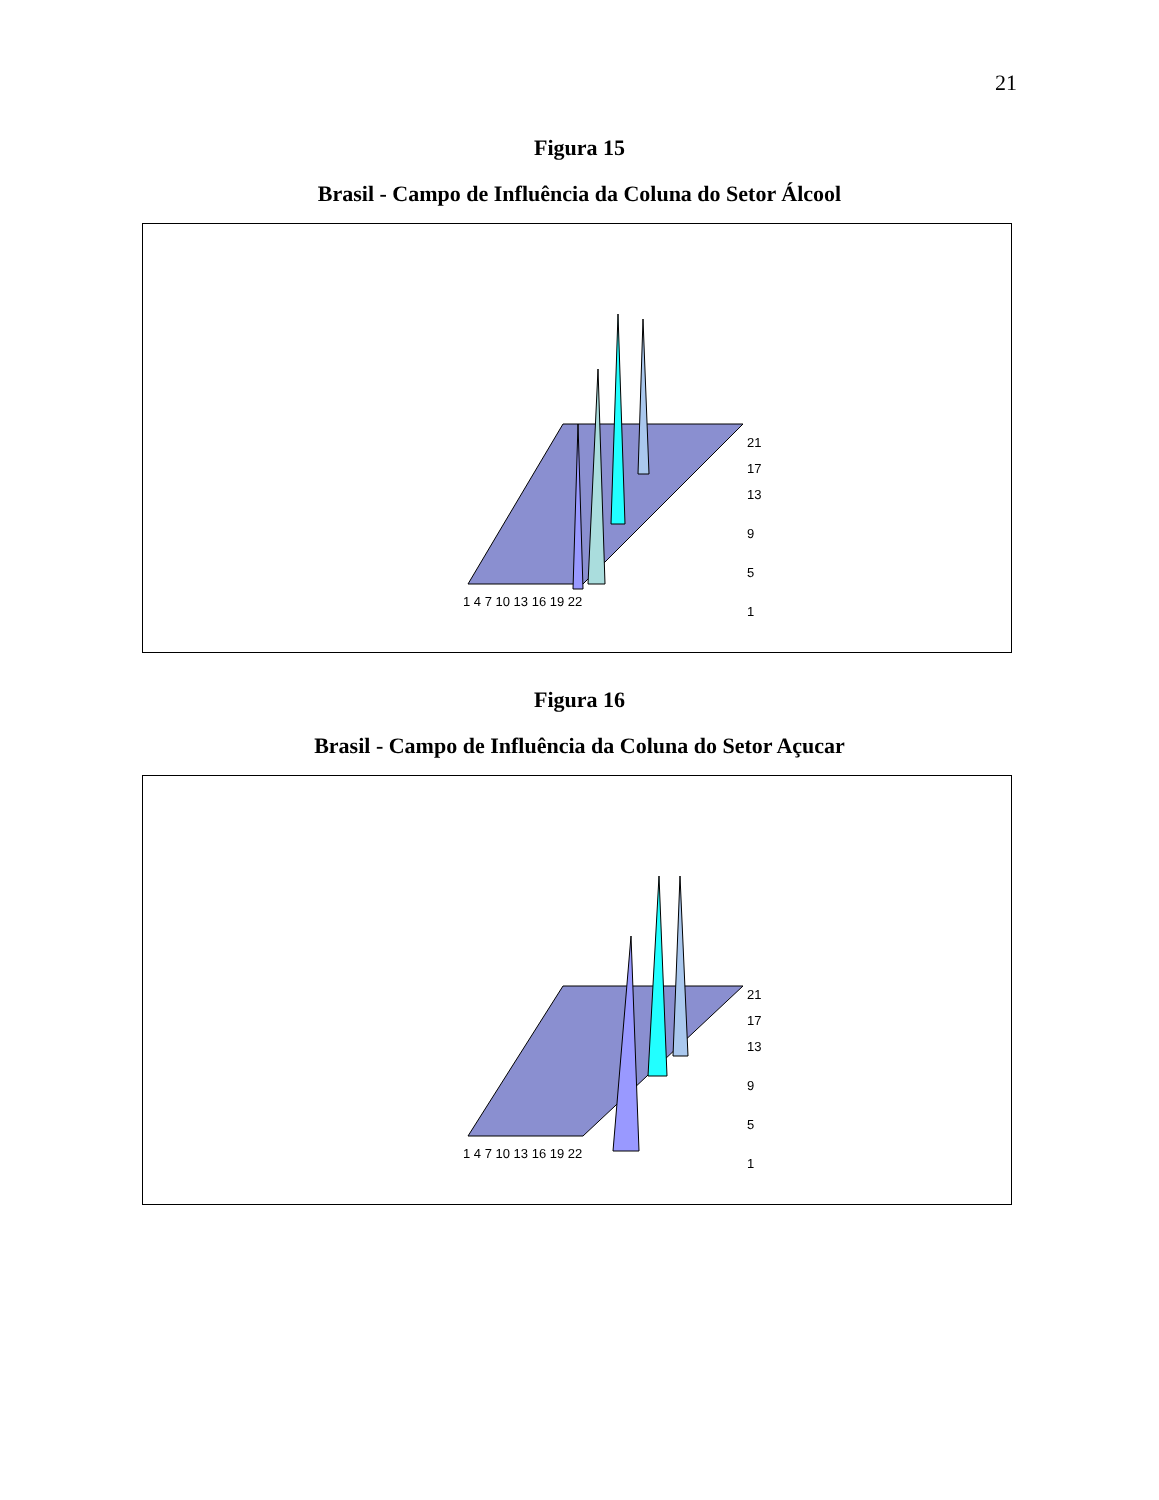21
Figura 15
Brasil - Campo de Influência da Coluna do Setor Álcool
21
17
13
9
5
1
1 4 7 10 13 16 19 22
Figura 16
Brasil - Campo de Influência da Coluna do Setor Açucar
21
17
13
9
5
1
1 4 7 10 13 16 19 22